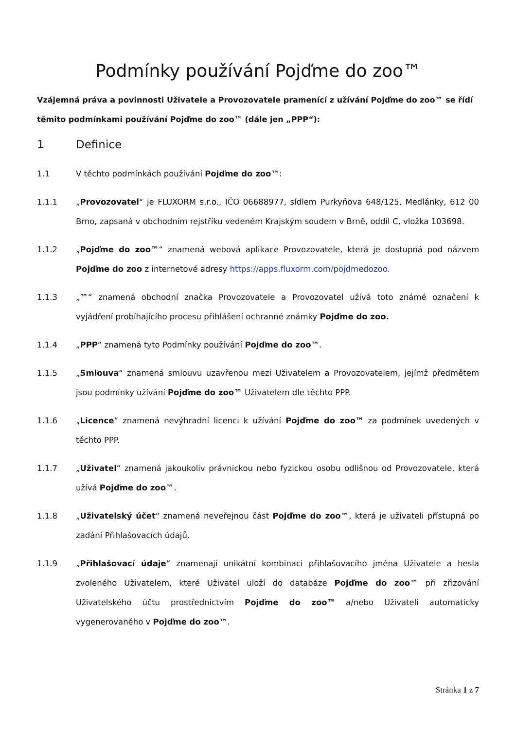Podmínky používání Pojďme do zoo™
Vzájemná práva a povinnosti Uživatele a Provozovatele pramenící z užívání Pojďme do zoo™ se řídí těmito podmínkami používání Pojďme do zoo™ (dále jen „PPP“):
1 Definice
1.1 V těchto podmínkách používání Pojďme do zoo™:
1.1.1 „Provozovatel“ je FLUXORM s.r.o., IČO 06688977, sídlem Purkyňova 648/125, Medlánky, 612 00 Brno, zapsaná v obchodním rejstříku vedeném Krajským soudem v Brně, oddíl C, vložka 103698.
1.1.2 „Pojďme do zoo™“ znamená webová aplikace Provozovatele, která je dostupná pod názvem Pojďme do zoo z internetové adresy https://apps.fluxorm.com/pojdmedozoo.
1.1.3 „™“ znamená obchodní značka Provozovatele a Provozovatel užívá toto známé označení k vyjádření probíhajícího procesu přihlášení ochranné známky Pojďme do zoo.
1.1.4 „PPP“ znamená tyto Podmínky používání Pojďme do zoo™.
1.1.5 „Smlouva“ znamená smlouvu uzavřenou mezi Uživatelem a Provozovatelem, jejímž předmětem jsou podmínky užívání Pojďme do zoo™ Uživatelem dle těchto PPP.
1.1.6 „Licence“ znamená nevýhradní licenci k užívání Pojďme do zoo™ za podmínek uvedených v těchto PPP.
1.1.7 „Uživatel“ znamená jakoukoliv právnickou nebo fyzickou osobu odlišnou od Provozovatele, která užívá Pojďme do zoo™.
1.1.8 „Uživatelský účet“ znamená neveřejnou část Pojďme do zoo™, která je uživateli přístupná po zadání Přihlašovacích údajů.
1.1.9 „Přihlašovací údaje“ znamenají unikátní kombinaci přihlašovacího jména Uživatele a hesla zvoleného Uživatelem, které Uživatel uloží do databáze Pojďme do zoo™ při zřizování Uživatelského účtu prostřednictvím Pojďme do zoo™ a/nebo Uživateli automaticky vygenerovaného v Pojďme do zoo™.
Stránka 1 z 7